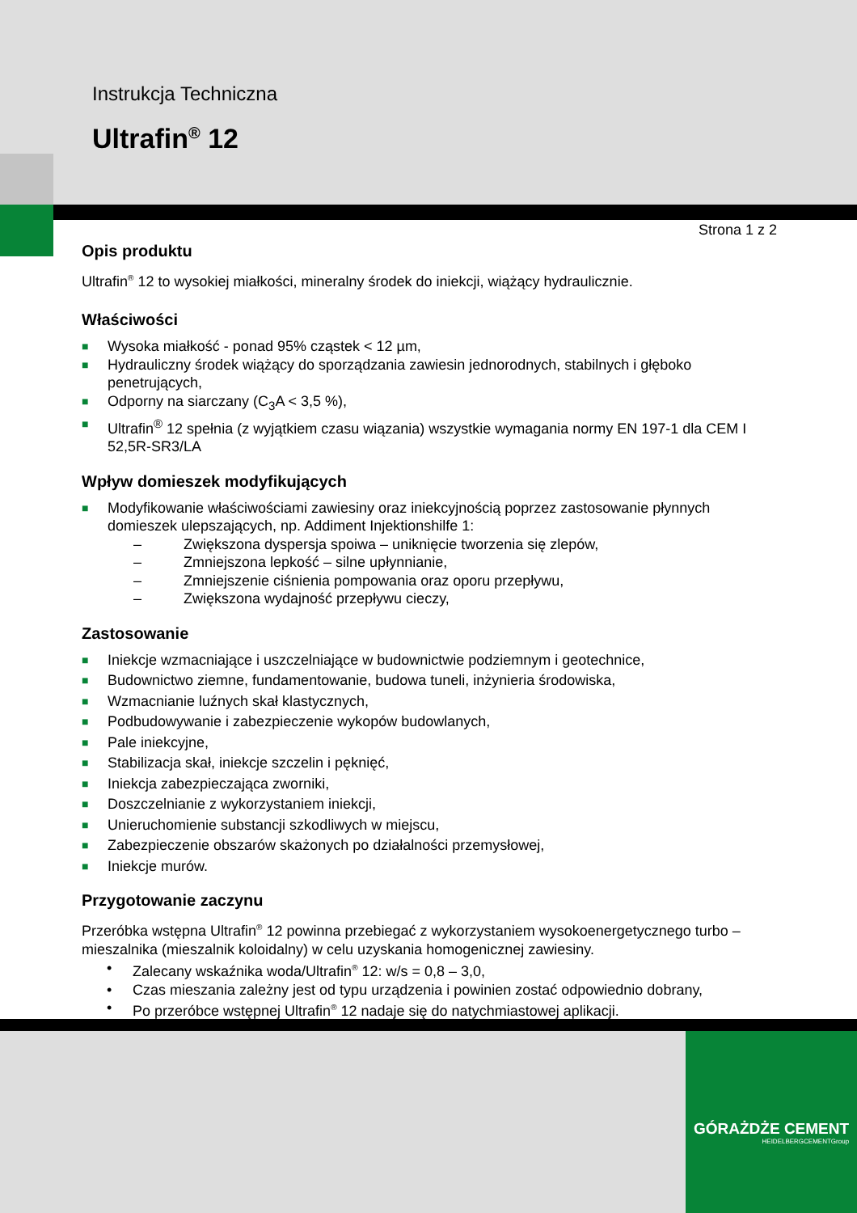Instrukcja Techniczna
Ultrafin<sup>®</sup> 12
Strona 1 z 2
Opis produktu
Ultrafin<sup>®</sup> 12 to wysokiej miałkości, mineralny środek do iniekcji, wiążący hydraulicznie.
Właściwości
■ Wysoka miałkość - ponad 95% cząstek < 12 µm,
■ Hydrauliczny środek wiążący do sporządzania zawiesin jednorodnych, stabilnych i głęboko penetrujących,
■ Odporny na siarczany (C<sub>3</sub>A < 3,5 %),
■ Ultrafin<sup>®</sup> 12 spełnia (z wyjątkiem czasu wiązania) wszystkie wymagania normy EN 197-1 dla CEM I 52,5R-SR3/LA
Wpływ domieszek modyfikujących
■ Modyfikowanie właściwościami zawiesiny oraz iniekcyjnością poprzez zastosowanie płynnych domieszek ulepszających, np. Addiment Injektionshilfe 1:
– Zwiększona dyspersja spoiwa – uniknięcie tworzenia się zlepów,
– Zmniejszona lepkość – silne upłynnianie,
– Zmniejszenie ciśnienia pompowania oraz oporu przepływu,
– Zwiększona wydajność przepływu cieczy,
Zastosowanie
■ Iniekcje wzmacniające i uszczelniające w budownictwie podziemnym i geotechnice,
■ Budownictwo ziemne, fundamentowanie, budowa tuneli, inżynieria środowiska,
■ Wzmacnianie luźnych skał klastycznych,
■ Podbudowywanie i zabezpieczenie wykopów budowlanych,
■ Pale iniekcyjne,
■ Stabilizacja skał, iniekcje szczelin i pęknięć,
■ Iniekcja zabezpieczająca zworniki,
■ Doszczelnianie z wykorzystaniem iniekcji,
■ Unieruchomienie substancji szkodliwych w miejscu,
■ Zabezpieczenie obszarów skażonych po działalności przemysłowej,
■ Iniekcje murów.
Przygotowanie zaczynu
Przeróbka wstępna Ultrafin<sup>®</sup> 12 powinna przebiegać z wykorzystaniem wysokoenergetycznego turbo – mieszalnika (mieszalnik koloidalny) w celu uzyskania homogenicznej zawiesiny.
• Zalecany wskaźnika woda/Ultrafin<sup>®</sup> 12: w/s = 0,8 – 3,0,
• Czas mieszania zależny jest od typu urządzenia i powinien zostać odpowiednio dobrany,
• Po przeróbce wstępnej Ultrafin<sup>®</sup> 12 nadaje się do natychmiastowej aplikacji.
GÓRAŻDŻE CEMENT
HEIDELBERGCEMENTGroup